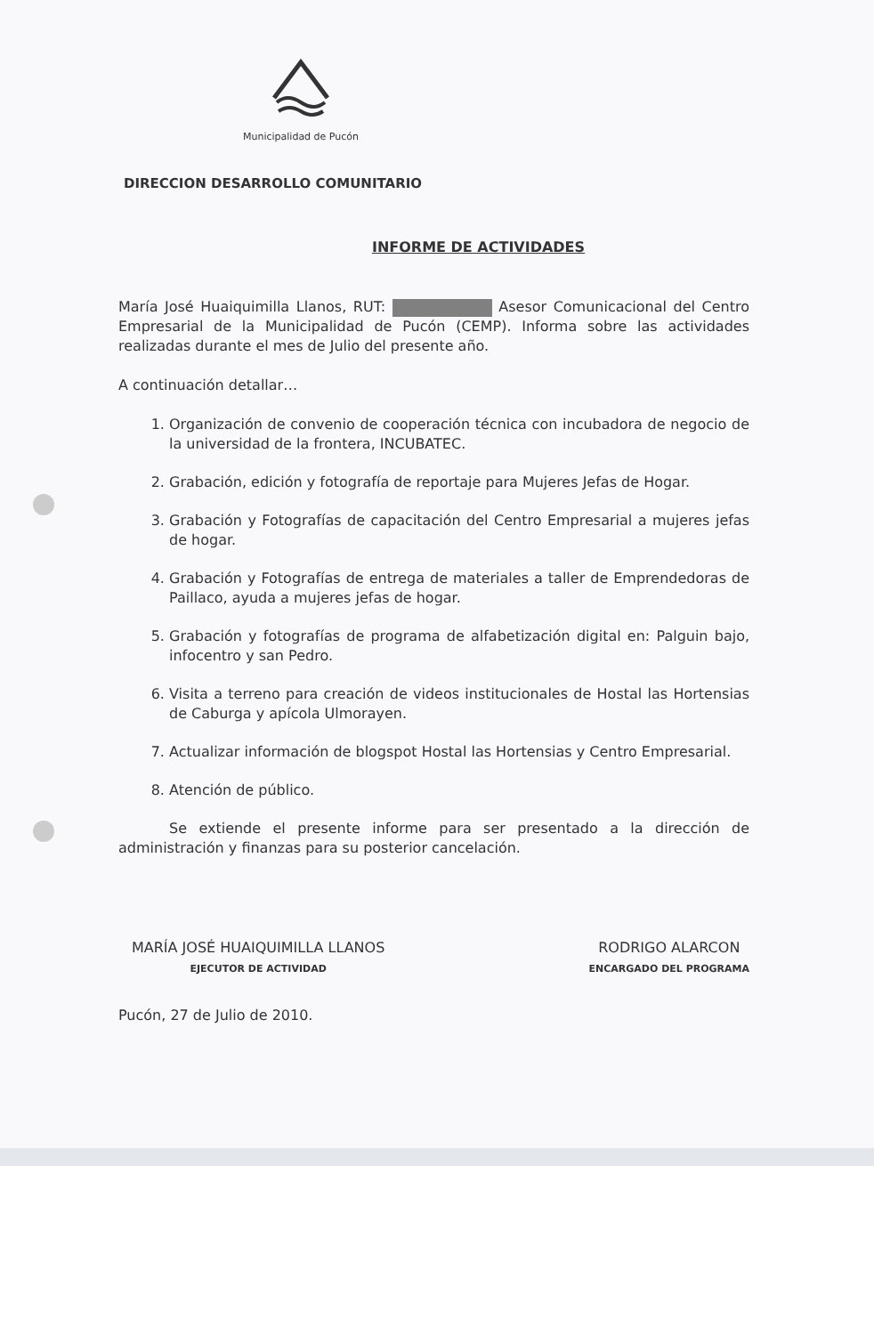Municipalidad de Pucón
DIRECCION DESARROLLO COMUNITARIO
INFORME DE ACTIVIDADES
María José Huaiquimilla Llanos, RUT: Asesor Comunicacional del Centro Empresarial de la Municipalidad de Pucón (CEMP). Informa sobre las actividades realizadas durante el mes de Julio del presente año.
A continuación detallar…
1. Organización de convenio de cooperación técnica con incubadora de negocio de la universidad de la frontera, INCUBATEC.
2. Grabación, edición y fotografía de reportaje para Mujeres Jefas de Hogar.
3. Grabación y Fotografías de capacitación del Centro Empresarial a mujeres jefas de hogar.
4. Grabación y Fotografías de entrega de materiales a taller de Emprendedoras de Paillaco, ayuda a mujeres jefas de hogar.
5. Grabación y fotografías de programa de alfabetización digital en: Palguin bajo, infocentro y san Pedro.
6. Visita a terreno para creación de videos institucionales de Hostal las Hortensias de Caburga y apícola Ulmorayen.
7. Actualizar información de blogspot Hostal las Hortensias y Centro Empresarial.
8. Atención de público.
Se extiende el presente informe para ser presentado a la dirección de administración y finanzas para su posterior cancelación.
MARÍA JOSÉ HUAIQUIMILLA LLANOS
EJECUTOR DE ACTIVIDAD
RODRIGO ALARCON
ENCARGADO DEL PROGRAMA
Pucón, 27 de Julio de 2010.